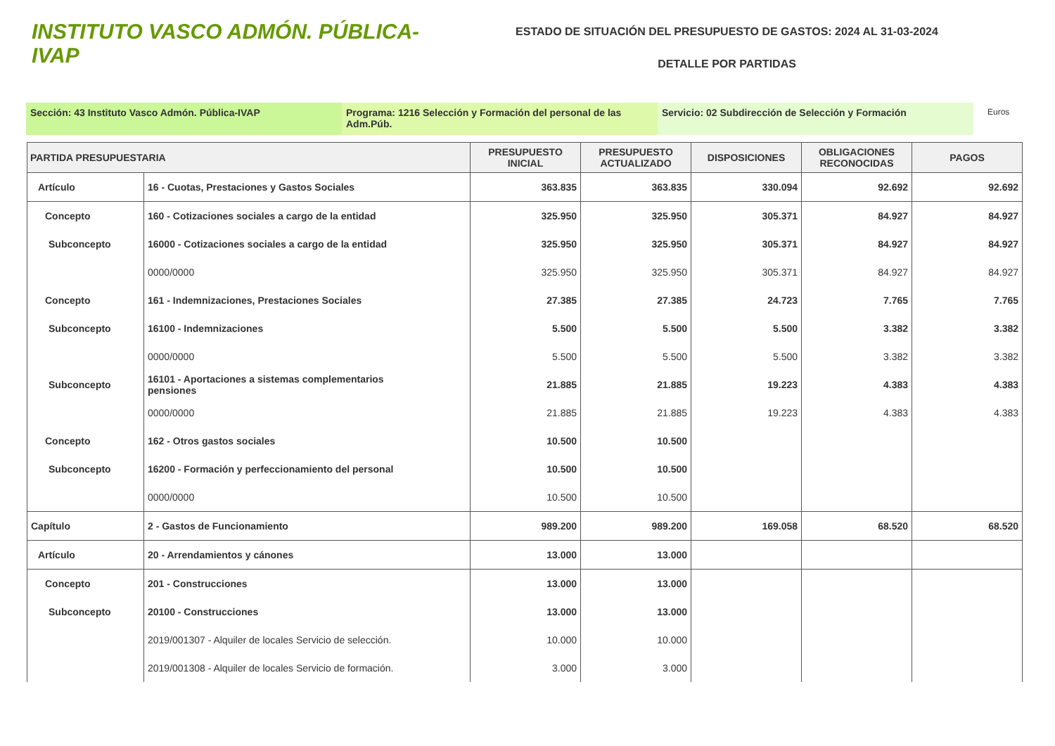INSTITUTO VASCO ADMÓN. PÚBLICA-IVAP
ESTADO DE SITUACIÓN DEL PRESUPUESTO DE GASTOS: 2024 AL 31-03-2024
DETALLE POR PARTIDAS
Sección: 43 Instituto Vasco Admón. Pública-IVAP Programa: 1216 Selección y Formación del personal de las Adm.Púb.
Servicio: 02 Subdirección de Selección y Formación
Euros
| PARTIDA PRESUPUESTARIA | | PRESUPUESTO INICIAL | PRESUPUESTO ACTUALIZADO | DISPOSICIONES | OBLIGACIONES RECONOCIDAS | PAGOS |
| --- | --- | --- | --- | --- | --- | --- |
| Artículo | 16 - Cuotas, Prestaciones y Gastos Sociales | 363.835 | 363.835 | 330.094 | 92.692 | 92.692 |
| Concepto | 160 - Cotizaciones sociales a cargo de la entidad | 325.950 | 325.950 | 305.371 | 84.927 | 84.927 |
| Subconcepto | 16000 - Cotizaciones sociales a cargo de la entidad | 325.950 | 325.950 | 305.371 | 84.927 | 84.927 |
| | 0000/0000 | 325.950 | 325.950 | 305.371 | 84.927 | 84.927 |
| Concepto | 161 - Indemnizaciones, Prestaciones Sociales | 27.385 | 27.385 | 24.723 | 7.765 | 7.765 |
| Subconcepto | 16100 - Indemnizaciones | 5.500 | 5.500 | 5.500 | 3.382 | 3.382 |
| | 0000/0000 | 5.500 | 5.500 | 5.500 | 3.382 | 3.382 |
| Subconcepto | 16101 - Aportaciones a sistemas complementarios pensiones | 21.885 | 21.885 | 19.223 | 4.383 | 4.383 |
| | 0000/0000 | 21.885 | 21.885 | 19.223 | 4.383 | 4.383 |
| Concepto | 162 - Otros gastos sociales | 10.500 | 10.500 | | | |
| Subconcepto | 16200 - Formación y perfeccionamiento del personal | 10.500 | 10.500 | | | |
| | 0000/0000 | 10.500 | 10.500 | | | |
| Capítulo | 2 - Gastos de Funcionamiento | 989.200 | 989.200 | 169.058 | 68.520 | 68.520 |
| Artículo | 20 - Arrendamientos y cánones | 13.000 | 13.000 | | | |
| Concepto | 201 - Construcciones | 13.000 | 13.000 | | | |
| Subconcepto | 20100 - Construcciones | 13.000 | 13.000 | | | |
| | 2019/001307 - Alquiler de locales Servicio de selección. | 10.000 | 10.000 | | | |
| | 2019/001308 - Alquiler de locales Servicio de formación. | 3.000 | 3.000 | | | |